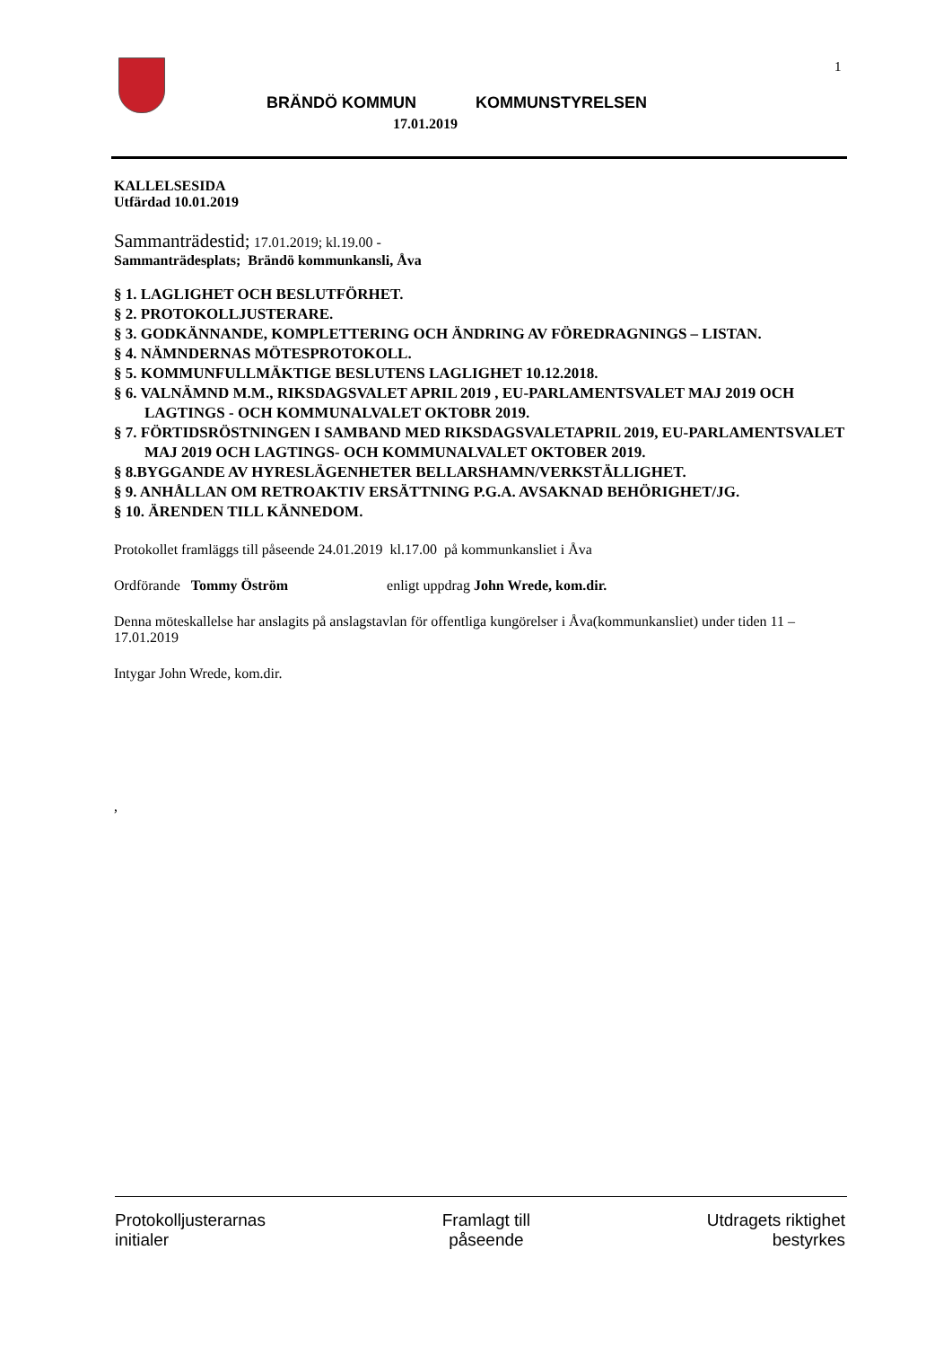1
BRÄNDÖ KOMMUN KOMMUNSTYRELSEN
17.01.2019
KALLELSESIDA
Utfärdad 10.01.2019
Sammanträdestid; 17.01.2019; kl.19.00 -
Sammanträdesplats; Brändö kommunkansli, Åva
§ 1. LAGLIGHET OCH BESLUTFÖRHET.
§ 2. PROTOKOLLJUSTERARE.
§ 3. GODKÄNNANDE, KOMPLETTERING OCH ÄNDRING AV FÖREDRAGNINGS – LISTAN.
§ 4. NÄMNDERNAS MÖTESPROTOKOLL.
§ 5. KOMMUNFULLMÄKTIGE BESLUTENS LAGLIGHET 10.12.2018.
§ 6. VALNÄMND M.M., RIKSDAGSVALET APRIL 2019 , EU-PARLAMENTSVALET MAJ 2019 OCH LAGTINGS - OCH KOMMUNALVALET OKTOBR 2019.
§ 7. FÖRTIDSRÖSTNINGEN I SAMBAND MED RIKSDAGSVALETAPRIL 2019, EU-PARLAMENTSVALET MAJ 2019 OCH LAGTINGS- OCH KOMMUNALVALET OKTOBER 2019.
§ 8.BYGGANDE AV HYRESLÄGENHETER BELLARSHAMN/VERKSTÄLLIGHET.
§ 9. ANHÅLLAN OM RETROAKTIV ERSÄTTNING P.G.A. AVSAKNAD BEHÖRIGHET/JG.
§ 10. ÄRENDEN TILL KÄNNEDOM.
Protokollet framläggs till påseende 24.01.2019 kl.17.00 på kommunkansliet i Åva
Ordförande Tommy Öström enligt uppdrag John Wrede, kom.dir.
Denna möteskallelse har anslagits på anslagstavlan för offentliga kungörelser i Åva(kommunkansliet) under tiden 11 – 17.01.2019
Intygar John Wrede, kom.dir.
,
Protokolljusterarnas
initialer
Framlagt till
påseende
Utdragets riktighet
bestyrkes